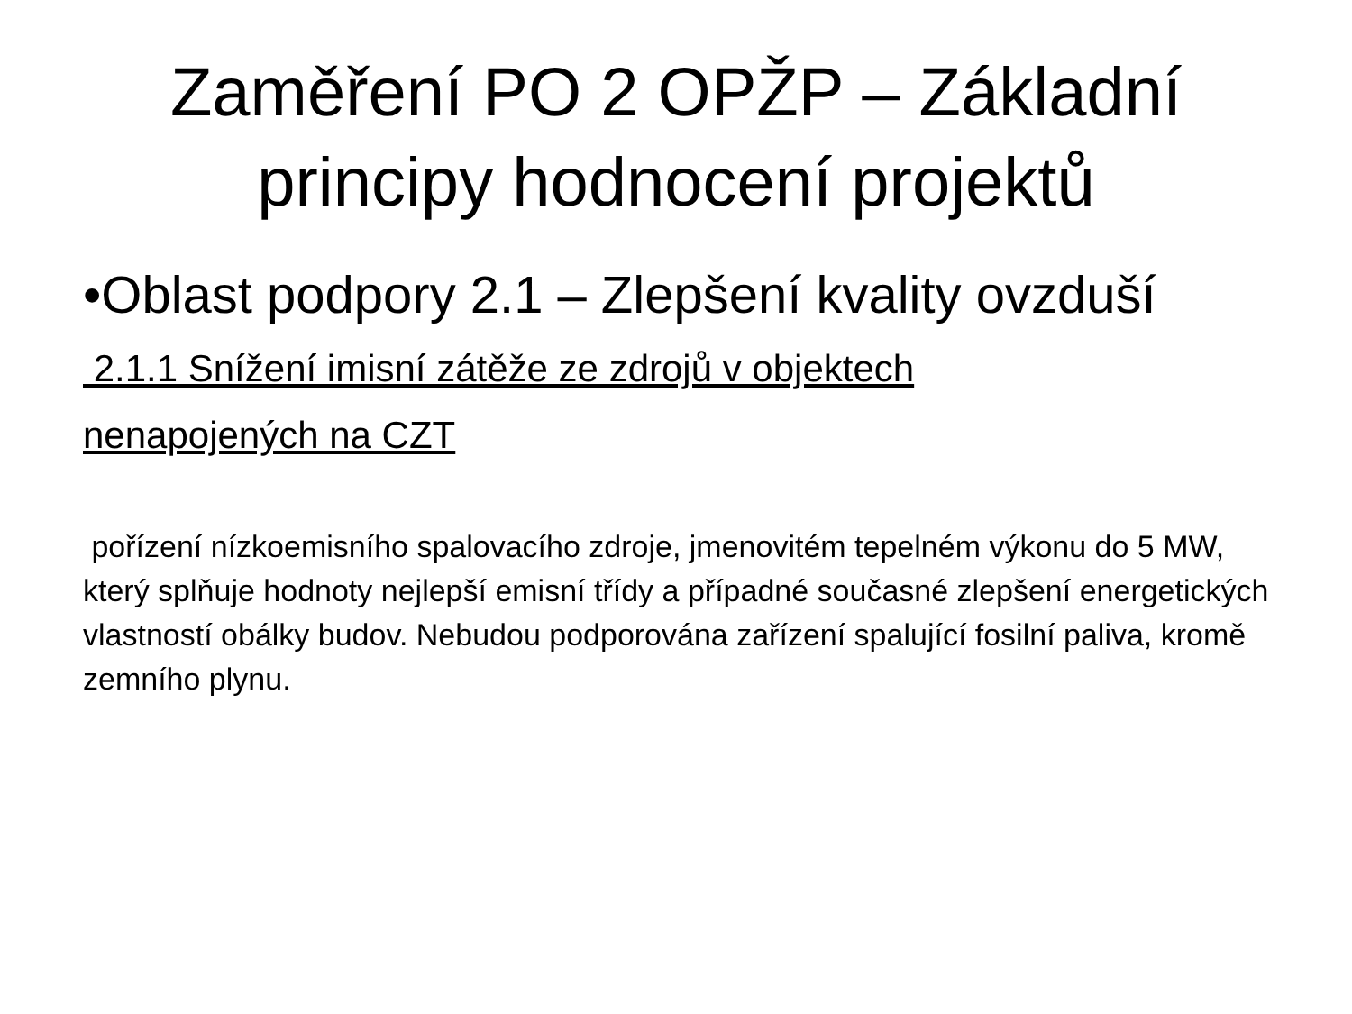Zaměření PO 2 OPŽP – Základní
principy hodnocení projektů
•Oblast podpory 2.1 – Zlepšení kvality ovzduší
2.1.1 Snížení imisní zátěže ze zdrojů v objektech
nenapojených na CZT
pořízení nízkoemisního spalovacího zdroje, jmenovitém tepelném výkonu do 5 MW, který splňuje hodnoty nejlepší emisní třídy a případné současné zlepšení energetických vlastností obálky budov. Nebudou podporována zařízení spalující fosilní paliva, kromě zemního plynu.